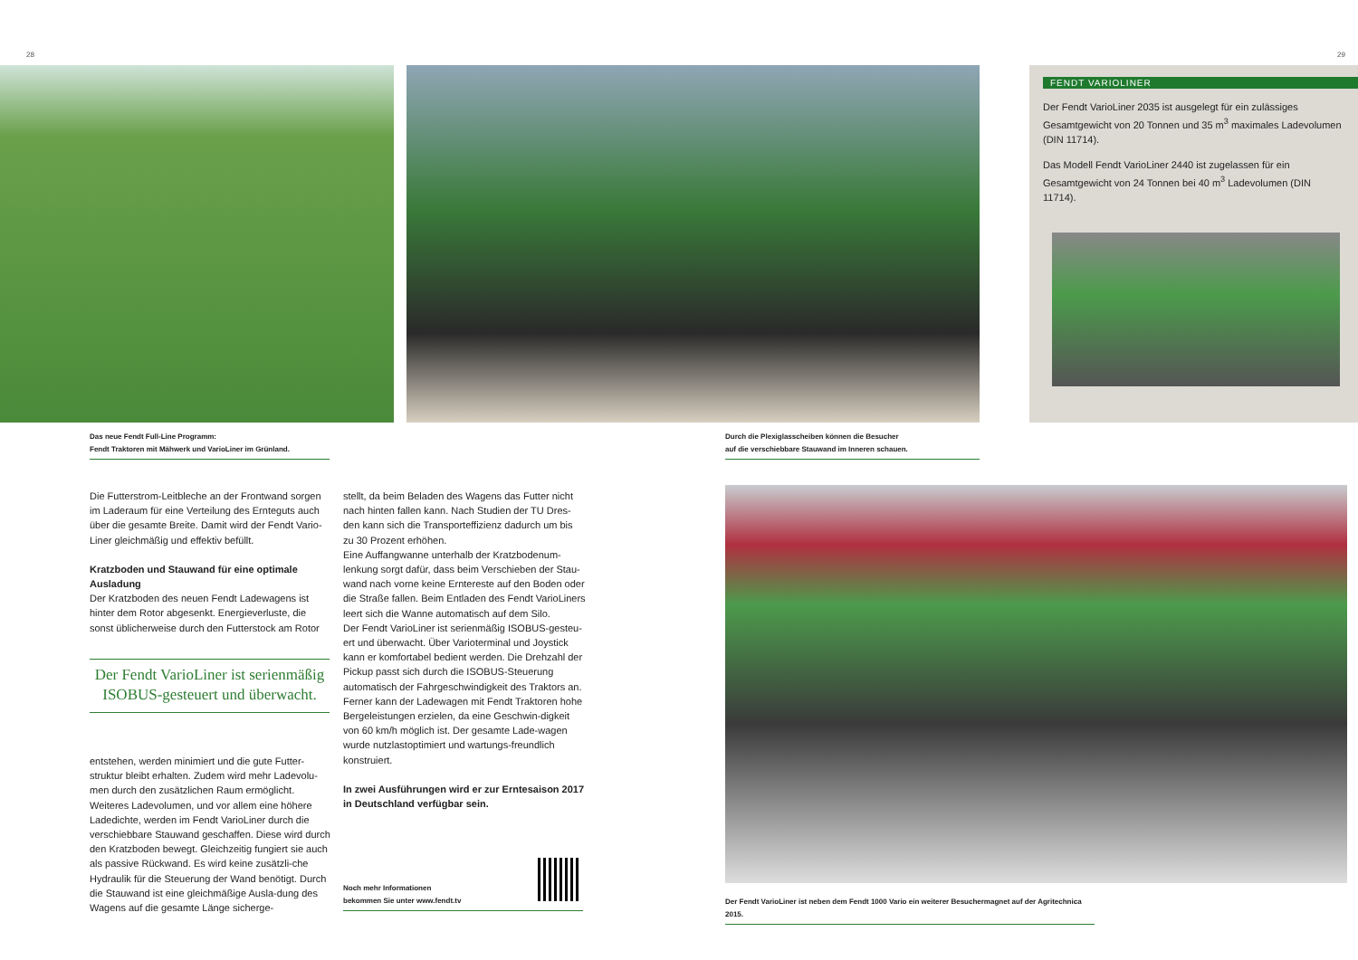28 29
FENDT VARIOLINER
Der Fendt VarioLiner 2035 ist ausgelegt für ein zulässiges Gesamtgewicht von 20 Tonnen und 35 m<sup>3</sup> maximales Ladevolumen (DIN 11714).
Das Modell Fendt VarioLiner 2440 ist zugelassen für ein Gesamtgewicht von 24 Tonnen bei 40 m<sup>3</sup> Ladevolumen (DIN 11714).
Das neue Fendt Full-Line Programm:
Fendt Traktoren mit Mähwerk und VarioLiner im Grünland.
Durch die Plexiglasscheiben können die Besucher
auf die verschiebbare Stauwand im Inneren schauen.
Die Futterstrom-Leitbleche an der Frontwand sorgen im Laderaum für eine Verteilung des Ernteguts auch über die gesamte Breite. Damit wird der Fendt Vario-Liner gleichmäßig und effektiv befüllt.
Kratzboden und Stauwand für eine optimale Ausladung
Der Kratzboden des neuen Fendt Ladewagens ist hinter dem Rotor abgesenkt. Energieverluste, die sonst üblicherweise durch den Futterstock am Rotor
Der Fendt VarioLiner ist serienmäßig ISOBUS-gesteuert und überwacht.
entstehen, werden minimiert und die gute Futter-struktur bleibt erhalten. Zudem wird mehr Ladevolu-men durch den zusätzlichen Raum ermöglicht. Weiteres Ladevolumen, und vor allem eine höhere Ladedichte, werden im Fendt VarioLiner durch die verschiebbare Stauwand geschaffen. Diese wird durch den Kratzboden bewegt. Gleichzeitig fungiert sie auch als passive Rückwand. Es wird keine zusätzli-che Hydraulik für die Steuerung der Wand benötigt. Durch die Stauwand ist eine gleichmäßige Ausla-dung des Wagens auf die gesamte Länge sicherge-
stellt, da beim Beladen des Wagens das Futter nicht nach hinten fallen kann. Nach Studien der TU Dres-den kann sich die Transporteffizienz dadurch um bis zu 30 Prozent erhöhen.
Eine Auffangwanne unterhalb der Kratzbodenum-lenkung sorgt dafür, dass beim Verschieben der Stau-wand nach vorne keine Erntereste auf den Boden oder die Straße fallen. Beim Entladen des Fendt VarioLiners leert sich die Wanne automatisch auf dem Silo.
Der Fendt VarioLiner ist serienmäßig ISOBUS-gesteu-ert und überwacht. Über Varioterminal und Joystick kann er komfortabel bedient werden. Die Drehzahl der Pickup passt sich durch die ISOBUS-Steuerung automatisch der Fahrgeschwindigkeit des Traktors an. Ferner kann der Ladewagen mit Fendt Traktoren hohe Bergeleistungen erzielen, da eine Geschwin-digkeit von 60 km/h möglich ist. Der gesamte Lade-wagen wurde nutzlastoptimiert und wartungs-freundlich konstruiert.
In zwei Ausführungen wird er zur Erntesaison 2017 in Deutschland verfügbar sein.
Noch mehr Informationen
bekommen Sie unter www.fendt.tv
Der Fendt VarioLiner ist neben dem Fendt 1000 Vario ein weiterer Besuchermagnet auf der Agritechnica 2015.